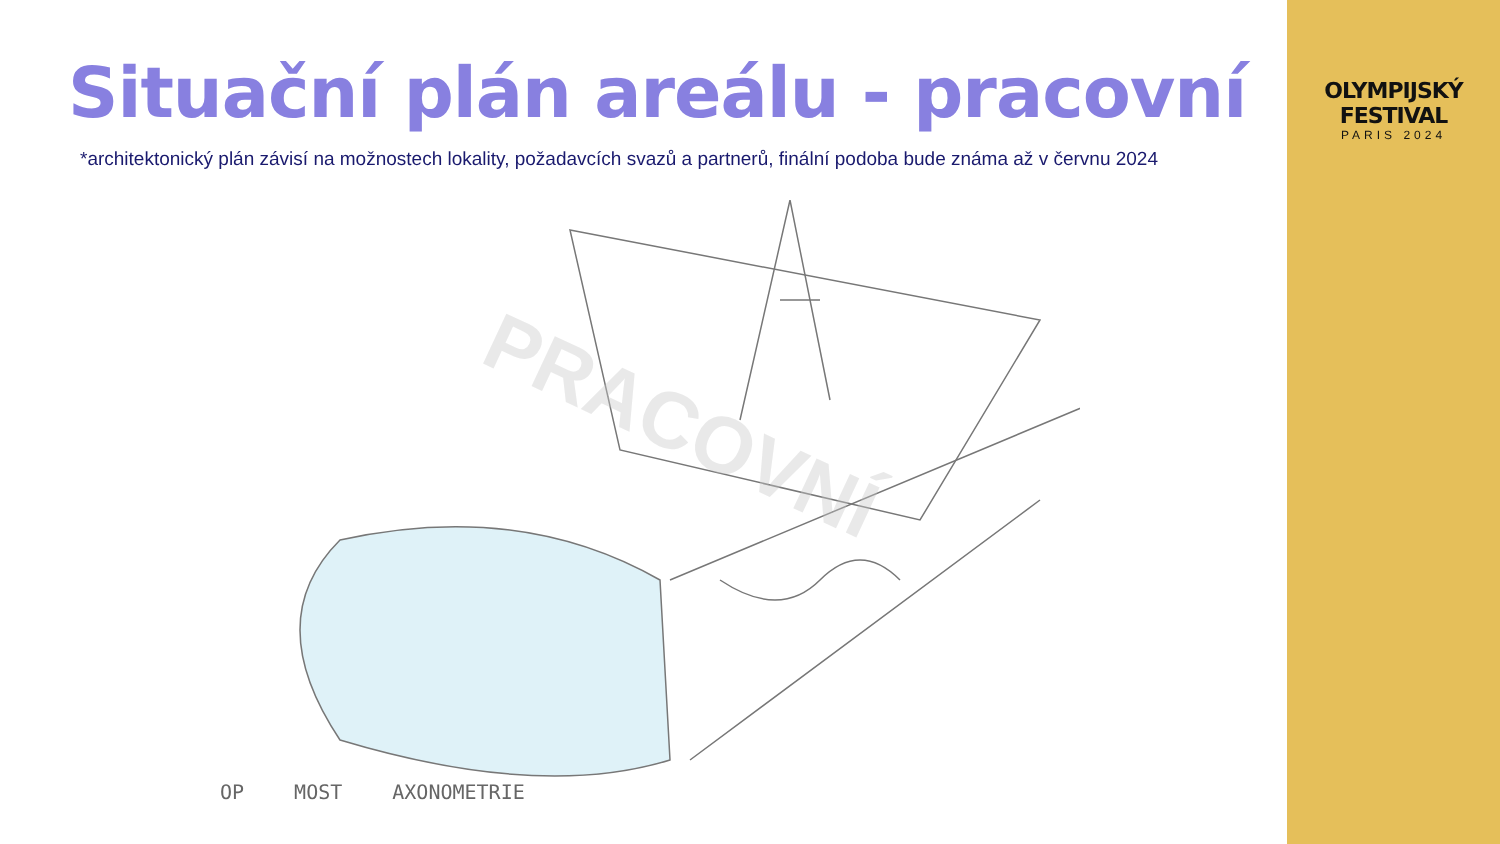Situační plán areálu - pracovní
*architektonický plán závisí na možnostech lokality, požadavcích svazů a partnerů, finální podoba bude známa až v červnu 2024
PRACOVNÍ
OP MOST AXONOMETRIE
OLYMPIJSKÝ FESTIVAL
PARIS 2024